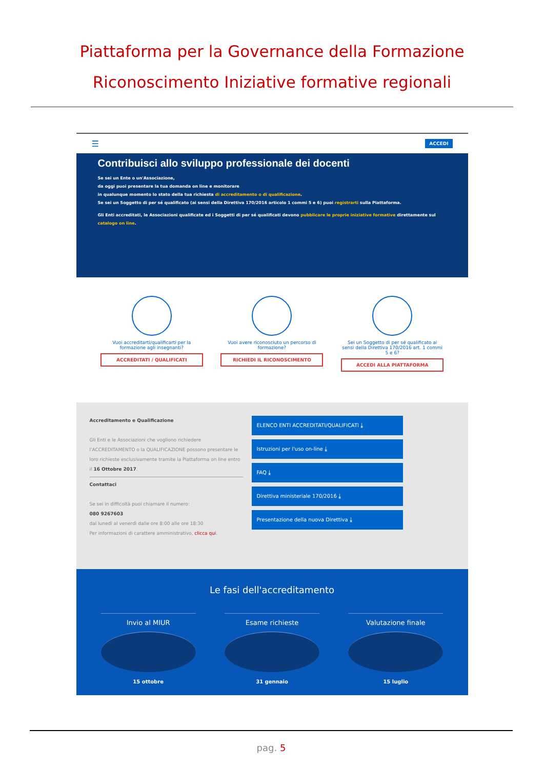Piattaforma per la Governance della Formazione
Riconoscimento Iniziative formative regionali
☰ ACCEDI
Contribuisci allo sviluppo professionale dei docenti
Se sei un Ente o un'Associazione,
da oggi puoi presentare la tua domanda on line e monitorare
in qualunque momento lo stato della tua richiesta di accreditamento o di qualificazione.
Se sei un Soggetto di per sé qualificato (ai sensi della Direttiva 170/2016 articolo 1 commi 5 e 6) puoi registrarti sulla Piattaforma.
Gli Enti accreditati, le Associazioni qualificate ed i Soggetti di per sé qualificati devono pubblicare le proprie iniziative formative direttamente sul catalogo on line.
Vuoi accreditarti/qualificarti per la formazione agli insegnanti?
ACCREDITATI / QUALIFICATI
Vuoi avere riconosciuto un percorso di formazione?
RICHIEDI IL RICONOSCIMENTO
Sei un Soggetto di per sé qualificato ai sensi della Direttiva 170/2016 art. 1 commi 5 e 6?
ACCEDI ALLA PIATTAFORMA
Accreditamento e Qualificazione
Gli Enti e le Associazioni che vogliono richiedere l'ACCREDITAMENTO o la QUALIFICAZIONE possono presentare le loro richieste esclusivamente tramite la Piattaforma on line entro il 16 Ottobre 2017.
Contattaci
Se sei in difficoltà puoi chiamare il numero:
080 9267603
dal lunedì al venerdì dalle ore 8:00 alle ore 18:30
Per informazioni di carattere amministrativo, clicca qui.
ELENCO ENTI ACCREDITATI/QUALIFICATI ⤓
Istruzioni per l'uso on-line ⤓
FAQ ⤓
Direttiva ministeriale 170/2016 ⤓
Presentazione della nuova Direttiva ⤓
Le fasi dell'accreditamento
Invio al MIUR
15 ottobre
Esame richieste
31 gennaio
Valutazione finale
15 luglio
pag. 5